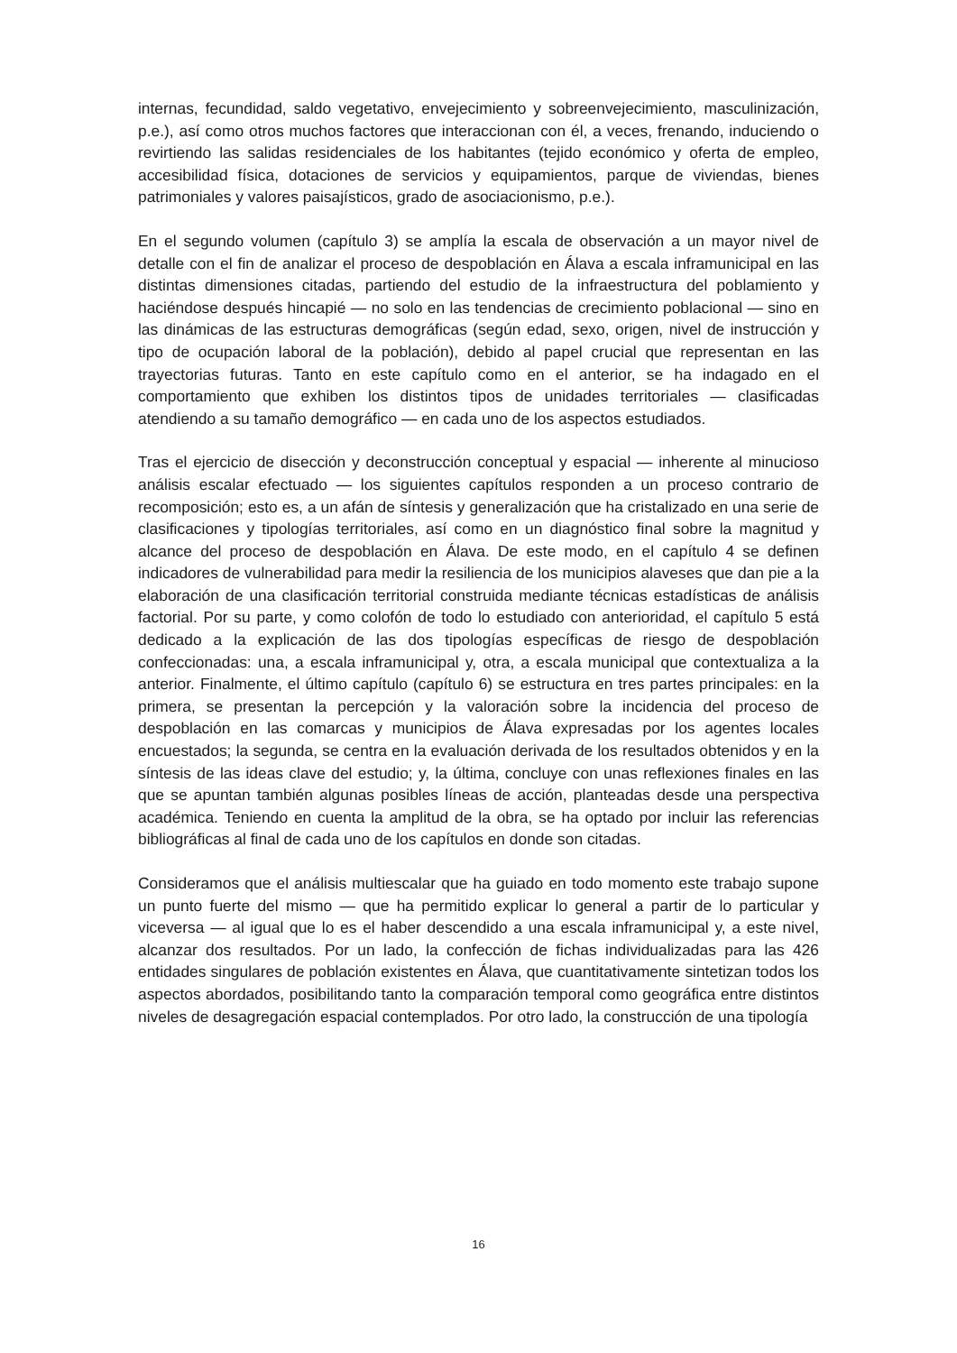internas, fecundidad, saldo vegetativo, envejecimiento y sobreenvejecimiento, masculinización, p.e.), así como otros muchos factores que interaccionan con él, a veces, frenando, induciendo o revirtiendo las salidas residenciales de los habitantes (tejido económico y oferta de empleo, accesibilidad física, dotaciones de servicios y equipamientos, parque de viviendas, bienes patrimoniales y valores paisajísticos, grado de asociacionismo, p.e.).
En el segundo volumen (capítulo 3) se amplía la escala de observación a un mayor nivel de detalle con el fin de analizar el proceso de despoblación en Álava a escala inframunicipal en las distintas dimensiones citadas, partiendo del estudio de la infraestructura del poblamiento y haciéndose después hincapié — no solo en las tendencias de crecimiento poblacional — sino en las dinámicas de las estructuras demográficas (según edad, sexo, origen, nivel de instrucción y tipo de ocupación laboral de la población), debido al papel crucial que representan en las trayectorias futuras. Tanto en este capítulo como en el anterior, se ha indagado en el comportamiento que exhiben los distintos tipos de unidades territoriales — clasificadas atendiendo a su tamaño demográfico — en cada uno de los aspectos estudiados.
Tras el ejercicio de disección y deconstrucción conceptual y espacial — inherente al minucioso análisis escalar efectuado — los siguientes capítulos responden a un proceso contrario de recomposición; esto es, a un afán de síntesis y generalización que ha cristalizado en una serie de clasificaciones y tipologías territoriales, así como en un diagnóstico final sobre la magnitud y alcance del proceso de despoblación en Álava. De este modo, en el capítulo 4 se definen indicadores de vulnerabilidad para medir la resiliencia de los municipios alaveses que dan pie a la elaboración de una clasificación territorial construida mediante técnicas estadísticas de análisis factorial. Por su parte, y como colofón de todo lo estudiado con anterioridad, el capítulo 5 está dedicado a la explicación de las dos tipologías específicas de riesgo de despoblación confeccionadas: una, a escala inframunicipal y, otra, a escala municipal que contextualiza a la anterior. Finalmente, el último capítulo (capítulo 6) se estructura en tres partes principales: en la primera, se presentan la percepción y la valoración sobre la incidencia del proceso de despoblación en las comarcas y municipios de Álava expresadas por los agentes locales encuestados; la segunda, se centra en la evaluación derivada de los resultados obtenidos y en la síntesis de las ideas clave del estudio; y, la última, concluye con unas reflexiones finales en las que se apuntan también algunas posibles líneas de acción, planteadas desde una perspectiva académica. Teniendo en cuenta la amplitud de la obra, se ha optado por incluir las referencias bibliográficas al final de cada uno de los capítulos en donde son citadas.
Consideramos que el análisis multiescalar que ha guiado en todo momento este trabajo supone un punto fuerte del mismo — que ha permitido explicar lo general a partir de lo particular y viceversa — al igual que lo es el haber descendido a una escala inframunicipal y, a este nivel, alcanzar dos resultados. Por un lado, la confección de fichas individualizadas para las 426 entidades singulares de población existentes en Álava, que cuantitativamente sintetizan todos los aspectos abordados, posibilitando tanto la comparación temporal como geográfica entre distintos niveles de desagregación espacial contemplados. Por otro lado, la construcción de una tipología
16